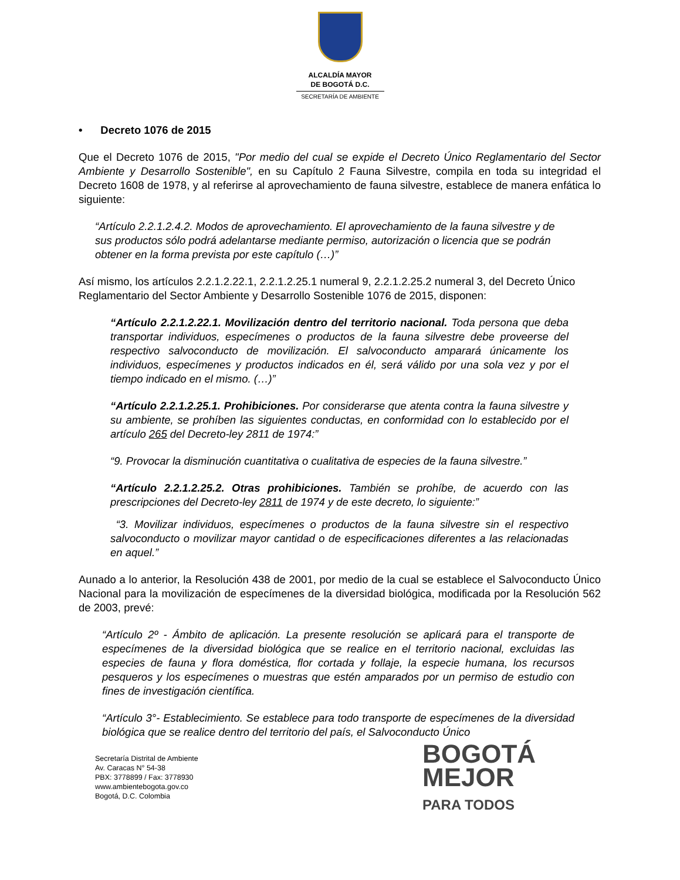ALCALDÍA MAYOR
DE BOGOTÁ D.C.
SECRETARÍA DE AMBIENTE
• Decreto 1076 de 2015
Que el Decreto 1076 de 2015, "Por medio del cual se expide el Decreto Único Reglamentario del Sector Ambiente y Desarrollo Sostenible", en su Capítulo 2 Fauna Silvestre, compila en toda su integridad el Decreto 1608 de 1978, y al referirse al aprovechamiento de fauna silvestre, establece de manera enfática lo siguiente:
“Artículo 2.2.1.2.4.2. Modos de aprovechamiento. El aprovechamiento de la fauna silvestre y de sus productos sólo podrá adelantarse mediante permiso, autorización o licencia que se podrán obtener en la forma prevista por este capítulo (…)”
Así mismo, los artículos 2.2.1.2.22.1, 2.2.1.2.25.1 numeral 9, 2.2.1.2.25.2 numeral 3, del Decreto Único Reglamentario del Sector Ambiente y Desarrollo Sostenible 1076 de 2015, disponen:
“Artículo 2.2.1.2.22.1. Movilización dentro del territorio nacional. Toda persona que deba transportar individuos, especímenes o productos de la fauna silvestre debe proveerse del respectivo salvoconducto de movilización. El salvoconducto amparará únicamente los individuos, especímenes y productos indicados en él, será válido por una sola vez y por el tiempo indicado en el mismo. (…)”
“Artículo 2.2.1.2.25.1. Prohibiciones. Por considerarse que atenta contra la fauna silvestre y su ambiente, se prohíben las siguientes conductas, en conformidad con lo establecido por el artículo 265 del Decreto-ley 2811 de 1974:”
“9. Provocar la disminución cuantitativa o cualitativa de especies de la fauna silvestre.”
“Artículo 2.2.1.2.25.2. Otras prohibiciones. También se prohíbe, de acuerdo con las prescripciones del Decreto-ley 2811 de 1974 y de este decreto, lo siguiente:”
“3. Movilizar individuos, especímenes o productos de la fauna silvestre sin el respectivo salvoconducto o movilizar mayor cantidad o de especificaciones diferentes a las relacionadas en aquel.”
Aunado a lo anterior, la Resolución 438 de 2001, por medio de la cual se establece el Salvoconducto Único Nacional para la movilización de especímenes de la diversidad biológica, modificada por la Resolución 562 de 2003, prevé:
“Artículo 2º - Ámbito de aplicación. La presente resolución se aplicará para el transporte de especímenes de la diversidad biológica que se realice en el territorio nacional, excluidas las especies de fauna y flora doméstica, flor cortada y follaje, la especie humana, los recursos pesqueros y los especímenes o muestras que estén amparados por un permiso de estudio con fines de investigación científica.
“Artículo 3°- Establecimiento. Se establece para todo transporte de especímenes de la diversidad biológica que se realice dentro del territorio del país, el Salvoconducto Único
Secretaría Distrital de Ambiente
Av. Caracas N° 54-38
PBX: 3778899 / Fax: 3778930
www.ambientebogota.gov.co
Bogotá, D.C. Colombia
BOGOTÁ
MEJOR
PARA TODOS